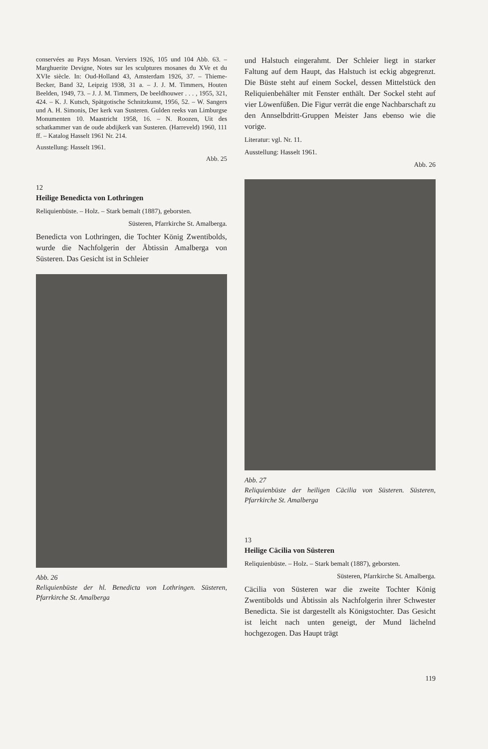conservées au Pays Mosan. Verviers 1926, 105 und 104 Abb. 63. – Marghuerite Devigne, Notes sur les sculptures mosanes du XVe et du XVIe siècle. In: Oud-Holland 43, Amsterdam 1926, 37. – Thieme-Becker, Band 32, Leipzig 1938, 31 a. – J. J. M. Timmers, Houten Beelden, 1949, 73. – J. J. M. Timmers, De beeldhouwer . . . , 1955, 321, 424. – K. J. Kutsch, Spätgotische Schnitzkunst, 1956, 52. – W. Sangers und A. H. Simonis, Der kerk van Susteren. Gulden reeks van Limburgse Monumenten 10. Maastricht 1958, 16. – N. Roozen, Uit des schatkammer van de oude abdijkerk van Susteren. (Harreveld) 1960, 111 ff. – Katalog Hasselt 1961 Nr. 214.
Ausstellung: Hasselt 1961.
Abb. 25
12
Heilige Benedicta von Lothringen
Reliquienbüste. – Holz. – Stark bemalt (1887), geborsten.
Süsteren, Pfarrkirche St. Amalberga.
Benedicta von Lothringen, die Tochter König Zwentibolds, wurde die Nachfolgerin der Äbtissin Amalberga von Süsteren. Das Gesicht ist in Schleier
Abb. 26
Reliquienbüste der hl. Benedicta von Lothringen. Süsteren, Pfarrkirche St. Amalberga
und Halstuch eingerahmt. Der Schleier liegt in starker Faltung auf dem Haupt, das Halstuch ist eckig abgegrenzt. Die Büste steht auf einem Sockel, dessen Mittelstück den Reliquienbehälter mit Fenster enthält. Der Sockel steht auf vier Löwenfüßen. Die Figur verrät die enge Nachbarschaft zu den Annselbdritt-Gruppen Meister Jans ebenso wie die vorige.
Literatur: vgl. Nr. 11.
Ausstellung: Hasselt 1961.
Abb. 26
Abb. 27
Reliquienbüste der heiligen Cäcilia von Süsteren. Süsteren, Pfarrkirche St. Amalberga
13
Heilige Cäcilia von Süsteren
Reliquienbüste. – Holz. – Stark bemalt (1887), geborsten.
Süsteren, Pfarrkirche St. Amalberga.
Cäcilia von Süsteren war die zweite Tochter König Zwentibolds und Äbtissin als Nachfolgerin ihrer Schwester Benedicta. Sie ist dargestellt als Königstochter. Das Gesicht ist leicht nach unten geneigt, der Mund lächelnd hochgezogen. Das Haupt trägt
119